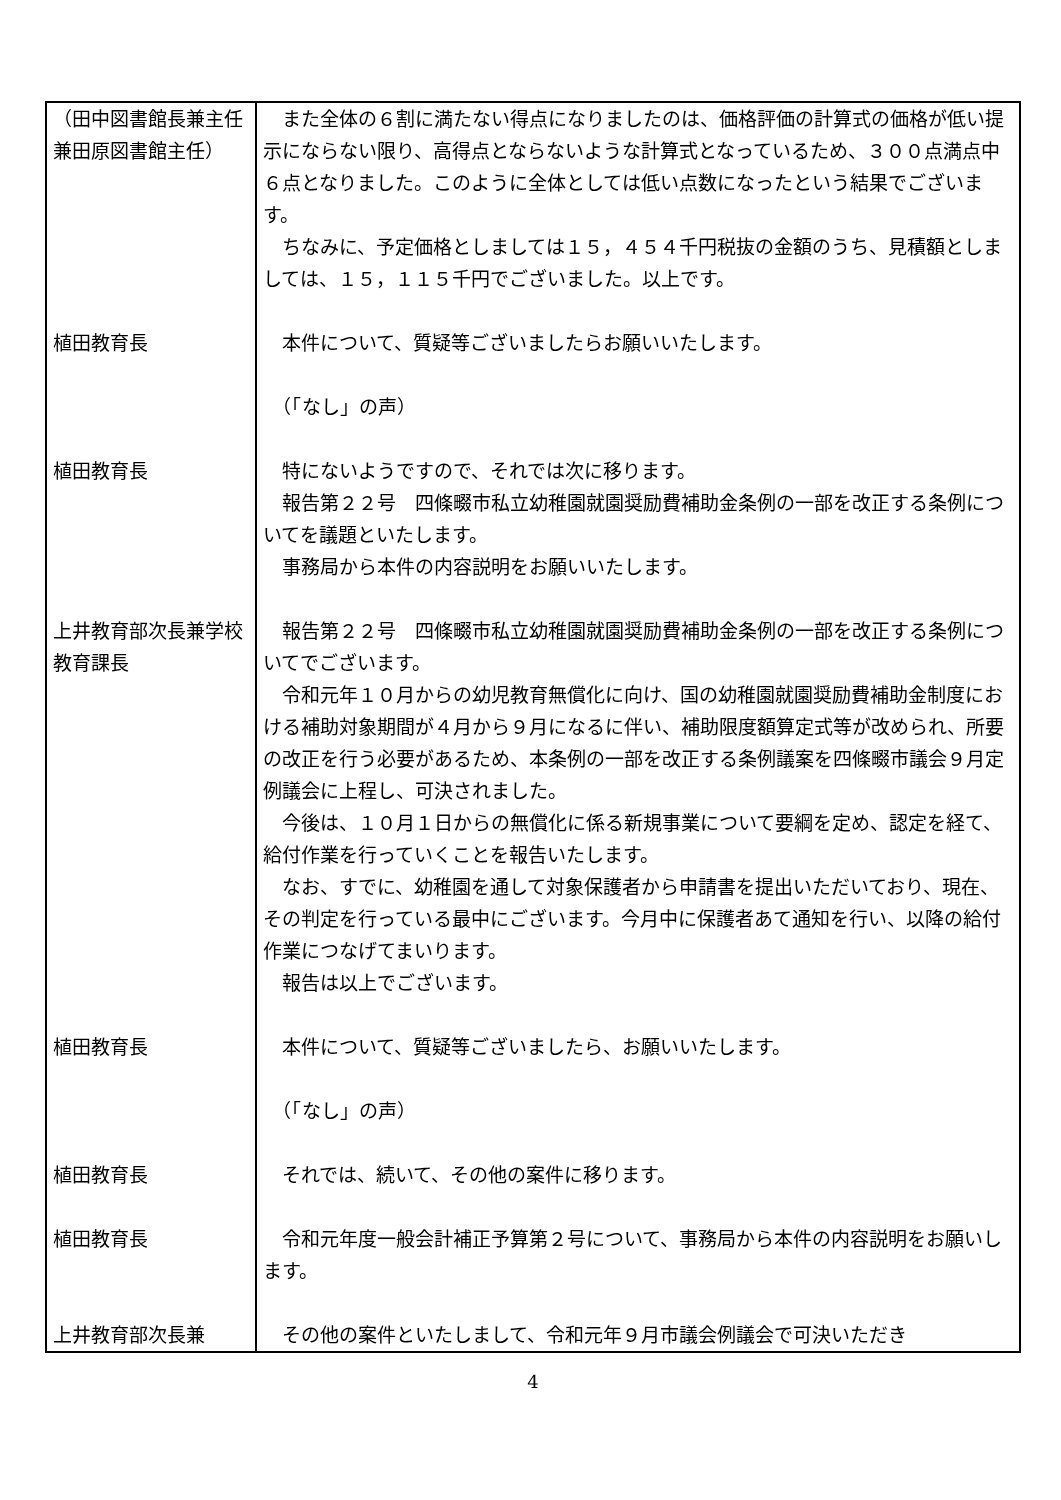| （田中図書館長兼主任兼田原図書館主任） | また全体の６割に満たない得点になりましたのは、価格評価の計算式の価格が低い提示にならない限り、高得点とならないような計算式となっているため、３００点満点中６点となりました。このように全体としては低い点数になったという結果でございます。 ちなみに、予定価格としましては１５，４５４千円税抜の金額のうち、見積額としましては、１５，１１５千円でございました。以上です。 |
| 植田教育長 | 本件について、質疑等ございましたらお願いいたします。 （「なし」の声） |
| 植田教育長 | 特にないようですので、それでは次に移ります。 報告第２２号 四條畷市私立幼稚園就園奨励費補助金条例の一部を改正する条例についてを議題といたします。 事務局から本件の内容説明をお願いいたします。 |
| 上井教育部次長兼学校教育課長 | 報告第２２号 四條畷市私立幼稚園就園奨励費補助金条例の一部を改正する条例についてでございます。 令和元年１０月からの幼児教育無償化に向け、国の幼稚園就園奨励費補助金制度における補助対象期間が４月から９月になるに伴い、補助限度額算定式等が改められ、所要の改正を行う必要があるため、本条例の一部を改正する条例議案を四條畷市議会９月定例議会に上程し、可決されました。 今後は、１０月１日からの無償化に係る新規事業について要綱を定め、認定を経て、給付作業を行っていくことを報告いたします。 なお、すでに、幼稚園を通して対象保護者から申請書を提出いただいており、現在、その判定を行っている最中にございます。今月中に保護者あて通知を行い、以降の給付作業につなげてまいります。 報告は以上でございます。 |
| 植田教育長 | 本件について、質疑等ございましたら、お願いいたします。 （「なし」の声） |
| 植田教育長 | それでは、続いて、その他の案件に移ります。 |
| 植田教育長 | 令和元年度一般会計補正予算第２号について、事務局から本件の内容説明をお願いします。 |
| 上井教育部次長兼 | その他の案件といたしまして、令和元年９月市議会例議会で可決いただき |
4